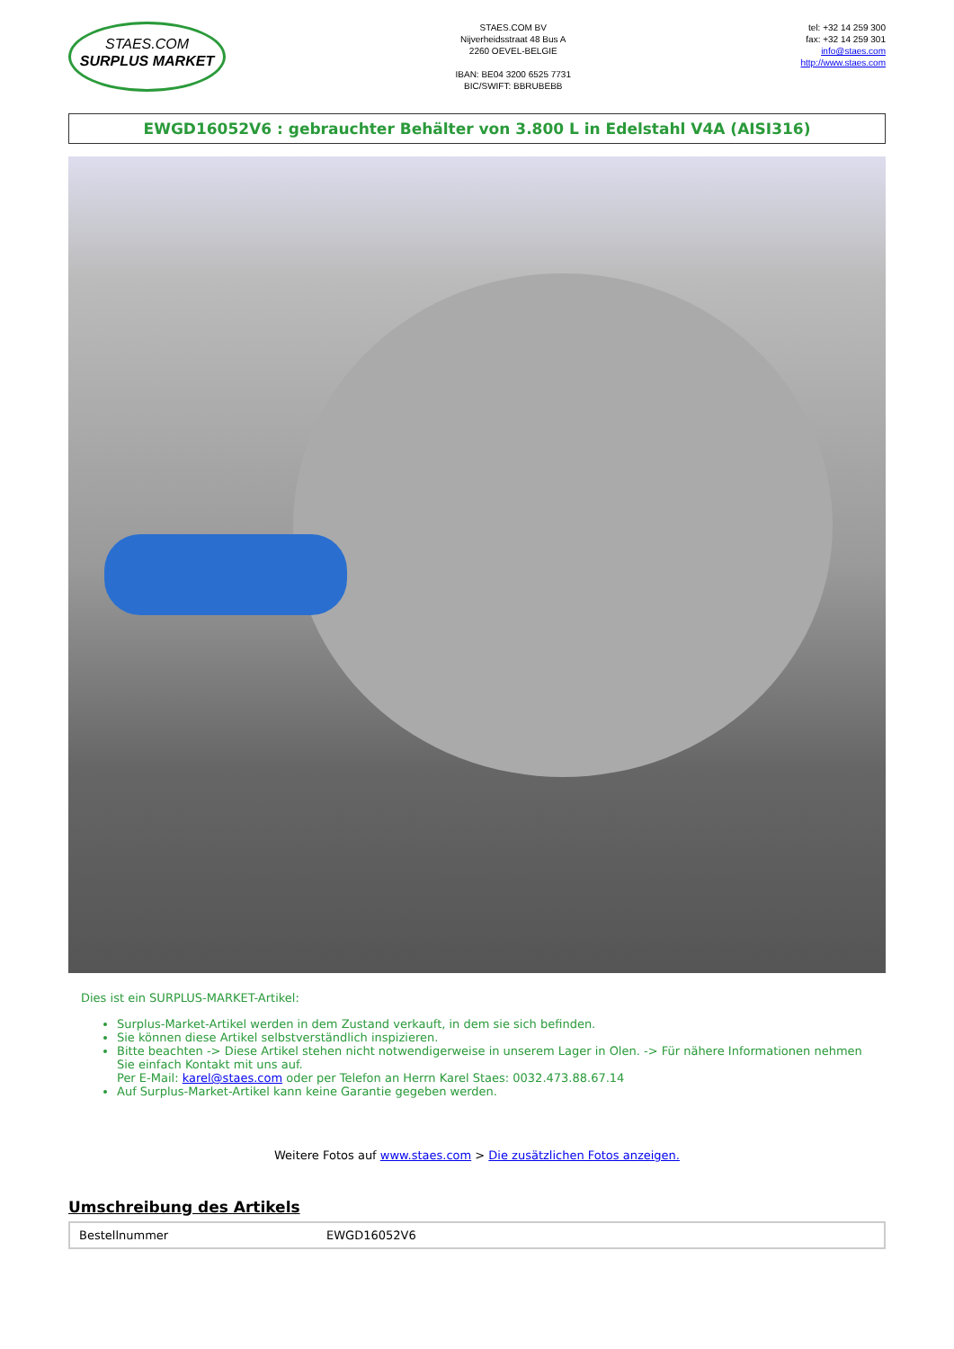STAES.COM
SURPLUS MARKET
STAES.COM BV
Nijverheidsstraat 48 Bus A
2260 OEVEL-BELGIE
IBAN: BE04 3200 6525 7731
BIC/SWIFT: BBRUBEBB
tel: +32 14 259 300
fax: +32 14 259 301
info@staes.com
http://www.staes.com
EWGD16052V6 : gebrauchter Behälter von 3.800 L in Edelstahl V4A (AISI316)
Dies ist ein SURPLUS-MARKET-Artikel:
Surplus-Market-Artikel werden in dem Zustand verkauft, in dem sie sich befinden.
Sie können diese Artikel selbstverständlich inspizieren.
Bitte beachten -> Diese Artikel stehen nicht notwendigerweise in unserem Lager in Olen. -> Für nähere Informationen nehmen Sie einfach Kontakt mit uns auf.
Per E-Mail: karel@staes.com oder per Telefon an Herrn Karel Staes: 0032.473.88.67.14
Auf Surplus-Market-Artikel kann keine Garantie gegeben werden.
Weitere Fotos auf www.staes.com > Die zusätzlichen Fotos anzeigen.
Umschreibung des Artikels
| Bestellnummer | EWGD16052V6 |